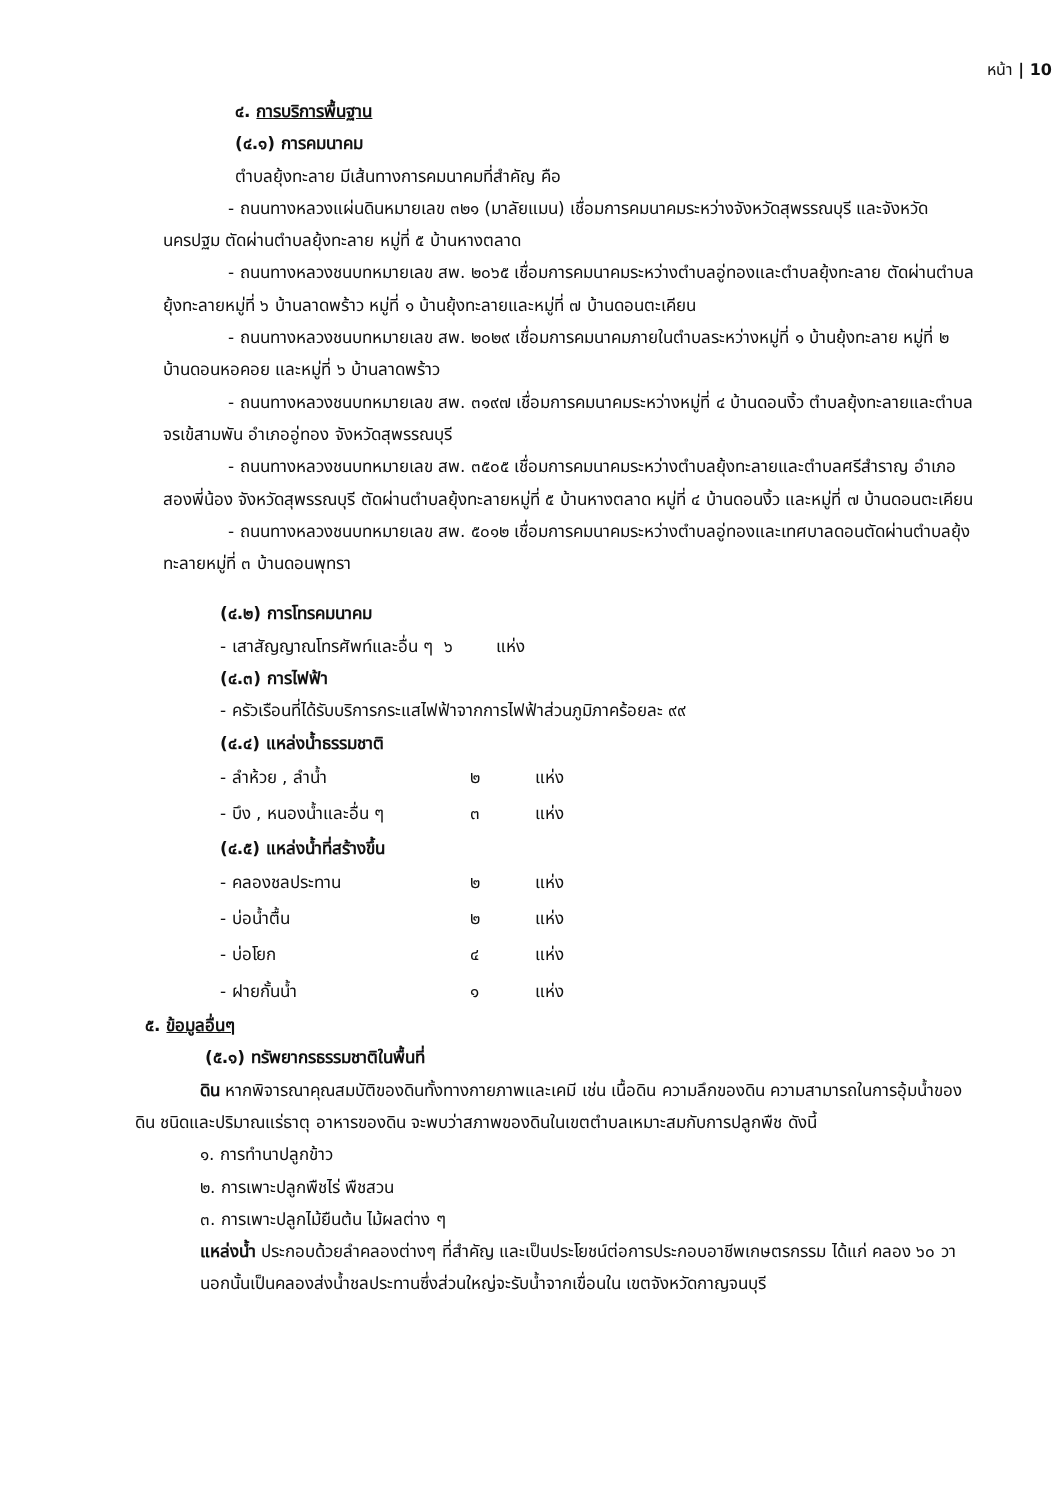หน้า | 10
๔. การบริการพื้นฐาน
(๔.๑) การคมนาคม
ตำบลยุ้งทะลาย มีเส้นทางการคมนาคมที่สำคัญ คือ
- ถนนทางหลวงแผ่นดินหมายเลข ๓๒๑ (มาลัยแมน) เชื่อมการคมนาคมระหว่างจังหวัดสุพรรณบุรี และจังหวัดนครปฐม ตัดผ่านตำบลยุ้งทะลาย หมู่ที่ ๕ บ้านหางตลาด
- ถนนทางหลวงชนบทหมายเลข สพ. ๒๐๖๕ เชื่อมการคมนาคมระหว่างตำบลอู่ทองและตำบลยุ้งทะลาย ตัดผ่านตำบลยุ้งทะลายหมู่ที่ ๖ บ้านลาดพร้าว หมู่ที่ ๑ บ้านยุ้งทะลายและหมู่ที่ ๗ บ้านดอนตะเคียน
- ถนนทางหลวงชนบทหมายเลข สพ. ๒๐๒๙ เชื่อมการคมนาคมภายในตำบลระหว่างหมู่ที่ ๑ บ้านยุ้งทะลาย หมู่ที่ ๒ บ้านดอนหอคอย และหมู่ที่ ๖ บ้านลาดพร้าว
- ถนนทางหลวงชนบทหมายเลข สพ. ๓๑๙๗ เชื่อมการคมนาคมระหว่างหมู่ที่ ๔ บ้านดอนงิ้ว ตำบลยุ้งทะลายและตำบลจรเข้สามพัน อำเภออู่ทอง จังหวัดสุพรรณบุรี
- ถนนทางหลวงชนบทหมายเลข สพ. ๓๕๐๕ เชื่อมการคมนาคมระหว่างตำบลยุ้งทะลายและตำบลศรีสำราญ อำเภอสองพี่น้อง จังหวัดสุพรรณบุรี ตัดผ่านตำบลยุ้งทะลายหมู่ที่ ๕ บ้านหางตลาด หมู่ที่ ๔ บ้านดอนงิ้ว และหมู่ที่ ๗ บ้านดอนตะเคียน
- ถนนทางหลวงชนบทหมายเลข สพ. ๕๐๑๒ เชื่อมการคมนาคมระหว่างตำบลอู่ทองและเทศบาลดอนตัดผ่านตำบลยุ้งทะลายหมู่ที่ ๓ บ้านดอนพุทรา
(๔.๒) การโทรคมนาคม
- เสาสัญญาณโทรศัพท์และอื่น ๆ ๖ แห่ง
(๔.๓) การไฟฟ้า
- ครัวเรือนที่ได้รับบริการกระแสไฟฟ้าจากการไฟฟ้าส่วนภูมิภาคร้อยละ ๙๙
(๔.๔) แหล่งน้ำธรรมชาติ
| - ลำห้วย , ลำน้ำ | ๒ | แห่ง |
| - บึง , หนองน้ำและอื่น ๆ | ๓ | แห่ง |
(๔.๕) แหล่งน้ำที่สร้างขึ้น
| - คลองชลประทาน | ๒ | แห่ง |
| - บ่อน้ำตื้น | ๒ | แห่ง |
| - บ่อโยก | ๔ | แห่ง |
| - ฝายกั้นน้ำ | ๑ | แห่ง |
๕. ข้อมูลอื่นๆ
(๕.๑) ทรัพยากรธรรมชาติในพื้นที่
ดิน หากพิจารณาคุณสมบัติของดินทั้งทางกายภาพและเคมี เช่น เนื้อดิน ความลึกของดิน ความสามารถในการอุ้มน้ำของดิน ชนิดและปริมาณแร่ธาตุ อาหารของดิน จะพบว่าสภาพของดินในเขตตำบลเหมาะสมกับการปลูกพืช ดังนี้
๑. การทำนาปลูกข้าว
๒. การเพาะปลูกพืชไร่ พืชสวน
๓. การเพาะปลูกไม้ยืนต้น ไม้ผลต่าง ๆ
แหล่งน้ำ ประกอบด้วยลำคลองต่างๆ ที่สำคัญ และเป็นประโยชน์ต่อการประกอบอาชีพเกษตรกรรม ได้แก่ คลอง ๖๐ วา นอกนั้นเป็นคลองส่งน้ำชลประทานซึ่งส่วนใหญ่จะรับน้ำจากเขื่อนใน เขตจังหวัดกาญจนบุรี